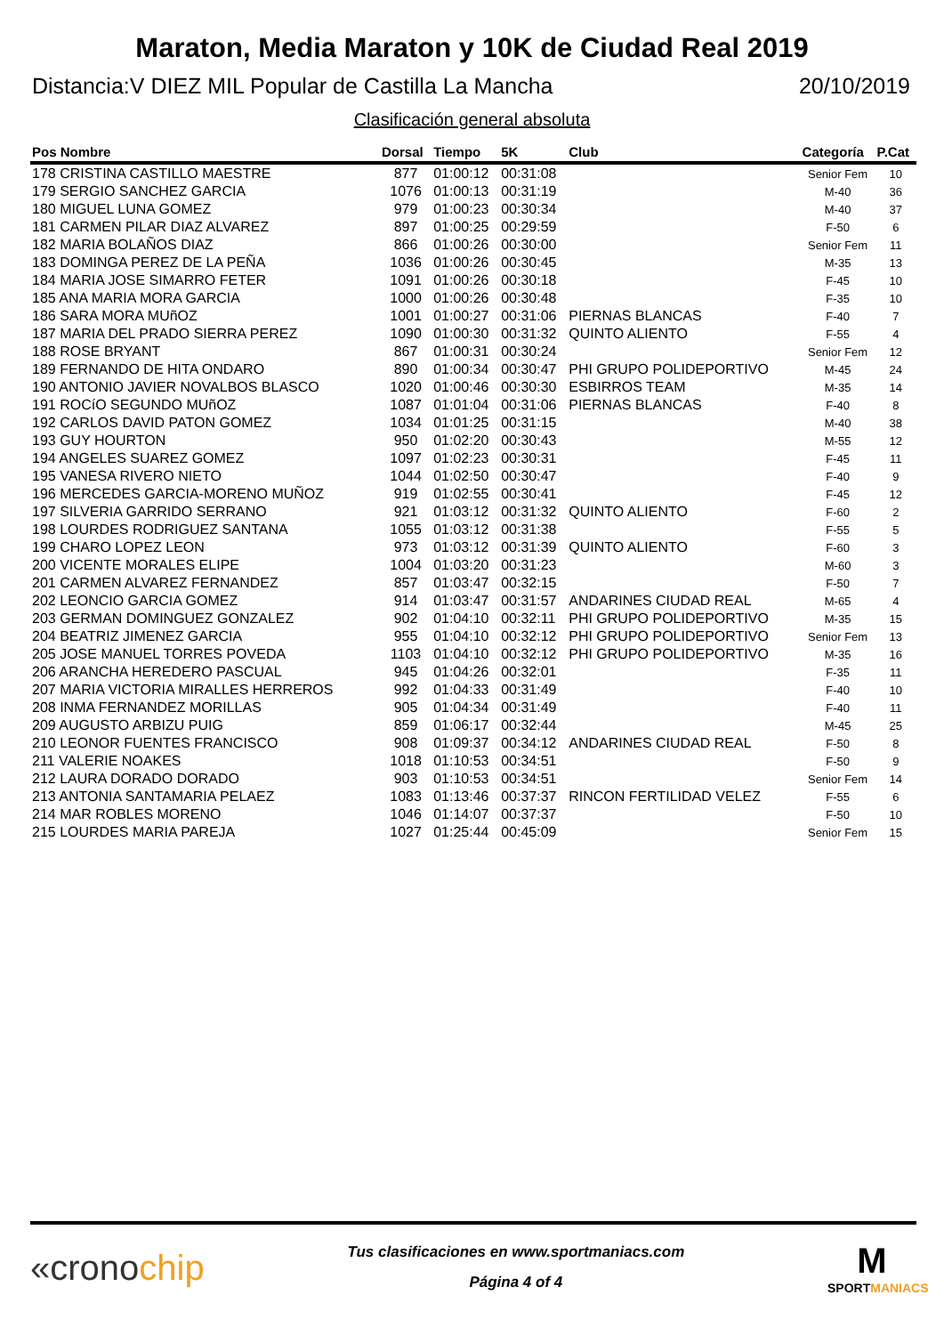Maraton, Media Maraton y 10K de Ciudad Real 2019
Distancia:V DIEZ MIL Popular de Castilla La Mancha 20/10/2019
Clasificación general absoluta
| Pos Nombre | Dorsal | Tiempo | 5K | Club | Categoría | P.Cat |
| --- | --- | --- | --- | --- | --- | --- |
| 178 CRISTINA CASTILLO MAESTRE | 877 | 01:00:12 | 00:31:08 | | Senior Fem | 10 |
| 179 SERGIO SANCHEZ GARCIA | 1076 | 01:00:13 | 00:31:19 | | M-40 | 36 |
| 180 MIGUEL LUNA GOMEZ | 979 | 01:00:23 | 00:30:34 | | M-40 | 37 |
| 181 CARMEN PILAR DIAZ ALVAREZ | 897 | 01:00:25 | 00:29:59 | | F-50 | 6 |
| 182 MARIA BOLAÑOS DIAZ | 866 | 01:00:26 | 00:30:00 | | Senior Fem | 11 |
| 183 DOMINGA PEREZ DE LA PEÑA | 1036 | 01:00:26 | 00:30:45 | | M-35 | 13 |
| 184 MARIA JOSE SIMARRO FETER | 1091 | 01:00:26 | 00:30:18 | | F-45 | 10 |
| 185 ANA MARIA MORA GARCIA | 1000 | 01:00:26 | 00:30:48 | | F-35 | 10 |
| 186 SARA MORA MUñOZ | 1001 | 01:00:27 | 00:31:06 | PIERNAS BLANCAS | F-40 | 7 |
| 187 MARIA DEL PRADO SIERRA PEREZ | 1090 | 01:00:30 | 00:31:32 | QUINTO ALIENTO | F-55 | 4 |
| 188 ROSE BRYANT | 867 | 01:00:31 | 00:30:24 | | Senior Fem | 12 |
| 189 FERNANDO DE HITA ONDARO | 890 | 01:00:34 | 00:30:47 | PHI GRUPO POLIDEPORTIVO | M-45 | 24 |
| 190 ANTONIO JAVIER NOVALBOS BLASCO | 1020 | 01:00:46 | 00:30:30 | ESBIRROS TEAM | M-35 | 14 |
| 191 ROCíO SEGUNDO MUñOZ | 1087 | 01:01:04 | 00:31:06 | PIERNAS BLANCAS | F-40 | 8 |
| 192 CARLOS DAVID PATON GOMEZ | 1034 | 01:01:25 | 00:31:15 | | M-40 | 38 |
| 193 GUY HOURTON | 950 | 01:02:20 | 00:30:43 | | M-55 | 12 |
| 194 ANGELES SUAREZ GOMEZ | 1097 | 01:02:23 | 00:30:31 | | F-45 | 11 |
| 195 VANESA RIVERO NIETO | 1044 | 01:02:50 | 00:30:47 | | F-40 | 9 |
| 196 MERCEDES GARCIA-MORENO MUÑOZ | 919 | 01:02:55 | 00:30:41 | | F-45 | 12 |
| 197 SILVERIA GARRIDO SERRANO | 921 | 01:03:12 | 00:31:32 | QUINTO ALIENTO | F-60 | 2 |
| 198 LOURDES RODRIGUEZ SANTANA | 1055 | 01:03:12 | 00:31:38 | | F-55 | 5 |
| 199 CHARO LOPEZ LEON | 973 | 01:03:12 | 00:31:39 | QUINTO ALIENTO | F-60 | 3 |
| 200 VICENTE MORALES ELIPE | 1004 | 01:03:20 | 00:31:23 | | M-60 | 3 |
| 201 CARMEN ALVAREZ FERNANDEZ | 857 | 01:03:47 | 00:32:15 | | F-50 | 7 |
| 202 LEONCIO GARCIA GOMEZ | 914 | 01:03:47 | 00:31:57 | ANDARINES CIUDAD REAL | M-65 | 4 |
| 203 GERMAN DOMINGUEZ GONZALEZ | 902 | 01:04:10 | 00:32:11 | PHI GRUPO POLIDEPORTIVO | M-35 | 15 |
| 204 BEATRIZ JIMENEZ GARCIA | 955 | 01:04:10 | 00:32:12 | PHI GRUPO POLIDEPORTIVO | Senior Fem | 13 |
| 205 JOSE MANUEL TORRES POVEDA | 1103 | 01:04:10 | 00:32:12 | PHI GRUPO POLIDEPORTIVO | M-35 | 16 |
| 206 ARANCHA HEREDERO PASCUAL | 945 | 01:04:26 | 00:32:01 | | F-35 | 11 |
| 207 MARIA VICTORIA MIRALLES HERREROS | 992 | 01:04:33 | 00:31:49 | | F-40 | 10 |
| 208 INMA FERNANDEZ MORILLAS | 905 | 01:04:34 | 00:31:49 | | F-40 | 11 |
| 209 AUGUSTO ARBIZU PUIG | 859 | 01:06:17 | 00:32:44 | | M-45 | 25 |
| 210 LEONOR FUENTES FRANCISCO | 908 | 01:09:37 | 00:34:12 | ANDARINES CIUDAD REAL | F-50 | 8 |
| 211 VALERIE NOAKES | 1018 | 01:10:53 | 00:34:51 | | F-50 | 9 |
| 212 LAURA DORADO DORADO | 903 | 01:10:53 | 00:34:51 | | Senior Fem | 14 |
| 213 ANTONIA SANTAMARIA PELAEZ | 1083 | 01:13:46 | 00:37:37 | RINCON FERTILIDAD VELEZ | F-55 | 6 |
| 214 MAR ROBLES MORENO | 1046 | 01:14:07 | 00:37:37 | | F-50 | 10 |
| 215 LOURDES MARIA PAREJA | 1027 | 01:25:44 | 00:45:09 | | Senior Fem | 15 |
«cronochip
Tus clasificaciones en www.sportmaniacs.com
Página 4 of 4
M
SPORTMANIACS